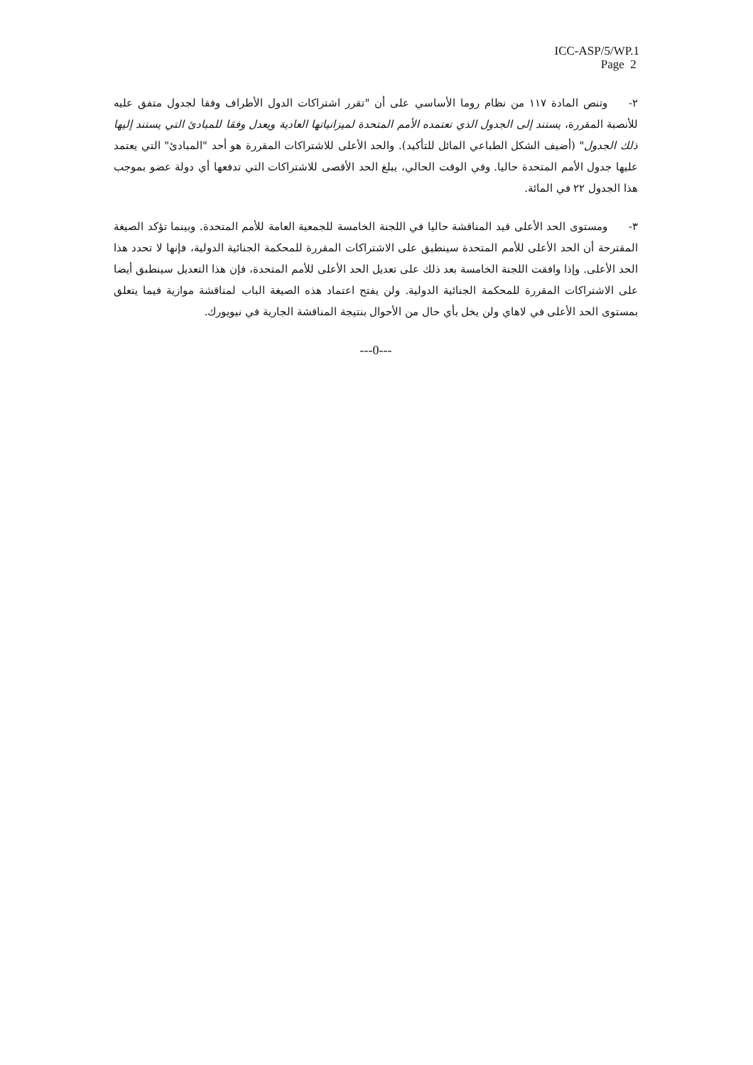ICC-ASP/5/WP.1
Page 2
٢-وتنص المادة ١١٧ من نظام روما الأساسي على أن "تقرر اشتراكات الدول الأطراف وفقا لجدول متفق عليه للأنصبة المقررة، يستند إلى الجدول الذي تعتمده الأمم المتحدة لميزانياتها العادية ويعدل وفقا للمبادئ التي يستند إليها ذلك الجدول" (أضيف الشكل الطباعي المائل للتأكيد). والحد الأعلى للاشتراكات المقررة هو أحد "المبادئ" التي يعتمد عليها جدول الأمم المتحدة حاليا. وفي الوقت الحالي، يبلغ الحد الأقصى للاشتراكات التي تدفعها أي دولة عضو بموجب هذا الجدول ٢٢ في المائة.
٣-ومستوى الحد الأعلى قيد المناقشة حاليا في اللجنة الخامسة للجمعية العامة للأمم المتحدة. وبينما تؤكد الصيغة المقترحة أن الحد الأعلى للأمم المتحدة سينطبق على الاشتراكات المقررة للمحكمة الجنائية الدولية، فإنها لا تحدد هذا الحد الأعلى. وإذا وافقت اللجنة الخامسة بعد ذلك على تعديل الحد الأعلى للأمم المتحدة، فإن هذا التعديل سينطبق أيضا على الاشتراكات المقررة للمحكمة الجنائية الدولية. ولن يفتح اعتماد هذه الصيغة الباب لمناقشة موازية فيما يتعلق بمستوى الحد الأعلى في لاهاي ولن يخل بأي حال من الأحوال بنتيجة المناقشة الجارية في نيويورك.
---0---